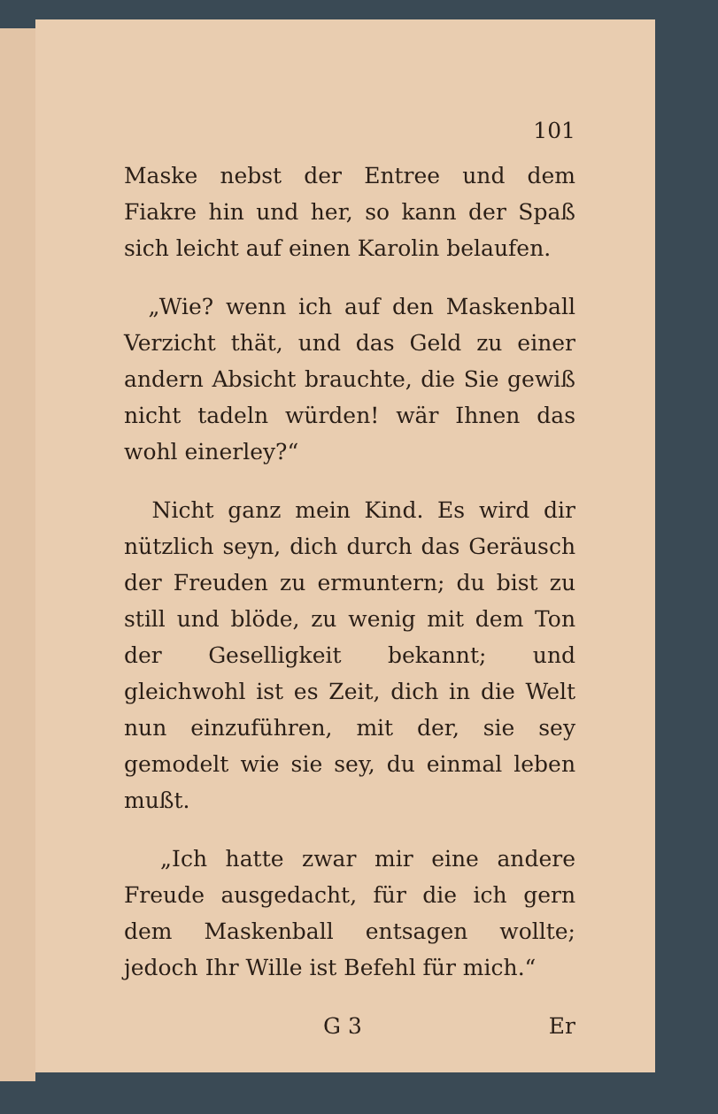101
Maske nebst der Entree und dem Fiakre hin und her, so kann der Spaß sich leicht auf einen Karolin belaufen.
„Wie? wenn ich auf den Maskenball Verzicht thät, und das Geld zu einer andern Absicht brauchte, die Sie gewiß nicht tadeln würden! wär Ihnen das wohl einerley?“
Nicht ganz mein Kind. Es wird dir nützlich seyn, dich durch das Geräusch der Freuden zu ermuntern; du bist zu still und blöde, zu wenig mit dem Ton der Geselligkeit bekannt; und gleichwohl ist es Zeit, dich in die Welt nun einzuführen, mit der, sie sey gemodelt wie sie sey, du einmal leben mußt.
„Ich hatte zwar mir eine andere Freude ausgedacht, für die ich gern dem Maskenball entsagen wollte; jedoch Ihr Wille ist Befehl für mich.“
G 3 Er